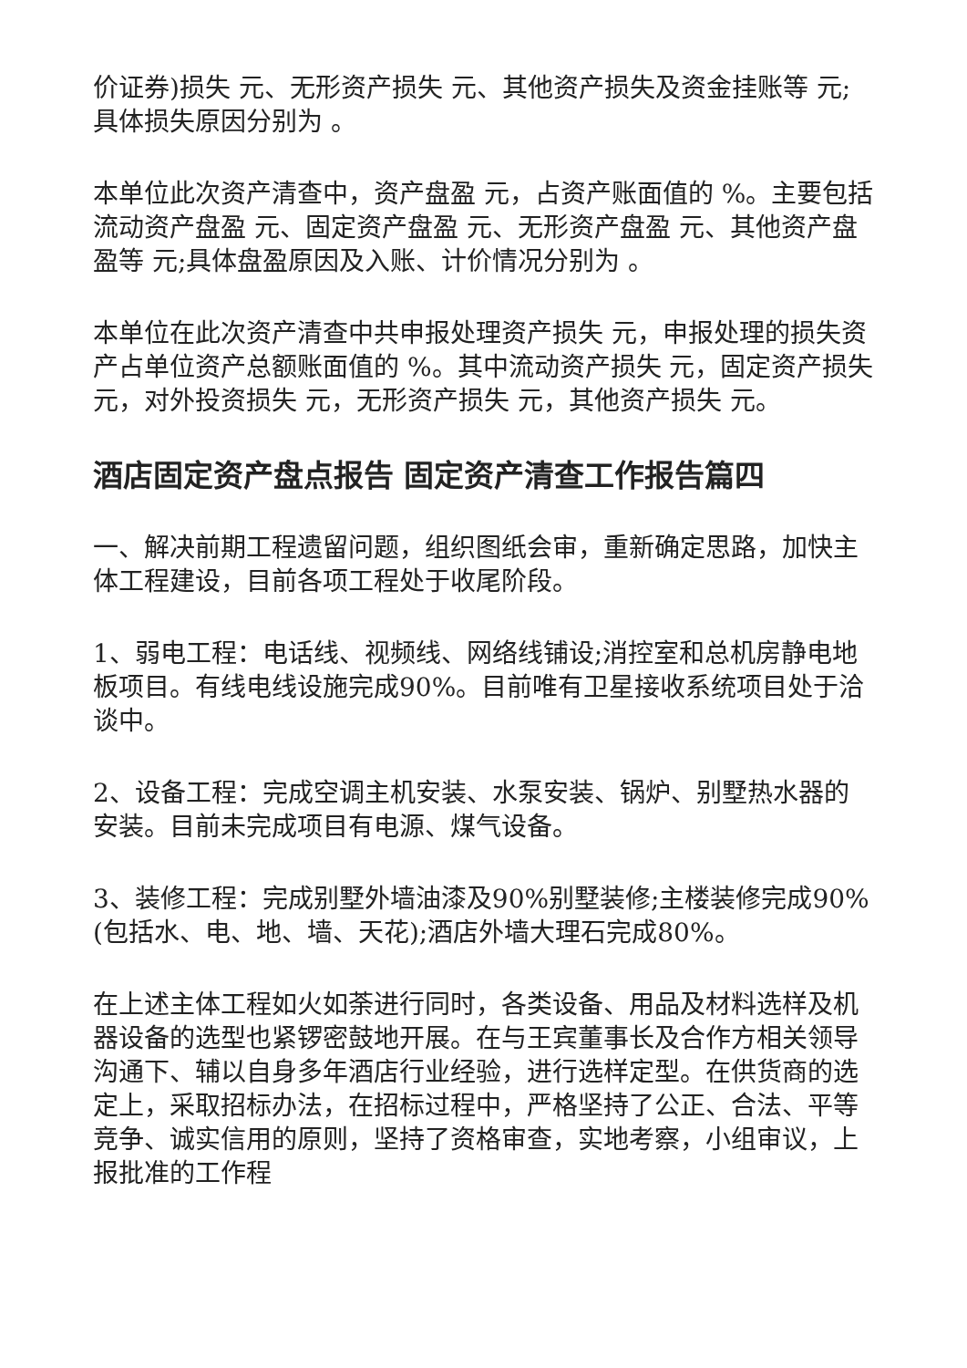价证券)损失 元、无形资产损失 元、其他资产损失及资金挂账等 元;具体损失原因分别为 。
本单位此次资产清查中，资产盘盈 元，占资产账面值的 %。主要包括流动资产盘盈 元、固定资产盘盈 元、无形资产盘盈 元、其他资产盘盈等 元;具体盘盈原因及入账、计价情况分别为 。
本单位在此次资产清查中共申报处理资产损失 元，申报处理的损失资产占单位资产总额账面值的 %。其中流动资产损失 元，固定资产损失 元，对外投资损失 元，无形资产损失 元，其他资产损失 元。
酒店固定资产盘点报告 固定资产清查工作报告篇四
一、解决前期工程遗留问题，组织图纸会审，重新确定思路，加快主体工程建设，目前各项工程处于收尾阶段。
1、弱电工程：电话线、视频线、网络线铺设;消控室和总机房静电地板项目。有线电线设施完成90%。目前唯有卫星接收系统项目处于洽谈中。
2、设备工程：完成空调主机安装、水泵安装、锅炉、别墅热水器的安装。目前未完成项目有电源、煤气设备。
3、装修工程：完成别墅外墙油漆及90%别墅装修;主楼装修完成90%(包括水、电、地、墙、天花);酒店外墙大理石完成80%。
在上述主体工程如火如荼进行同时，各类设备、用品及材料选样及机器设备的选型也紧锣密鼓地开展。在与王宾董事长及合作方相关领导沟通下、辅以自身多年酒店行业经验，进行选样定型。在供货商的选定上，采取招标办法，在招标过程中，严格坚持了公正、合法、平等竞争、诚实信用的原则，坚持了资格审查，实地考察，小组审议，上报批准的工作程